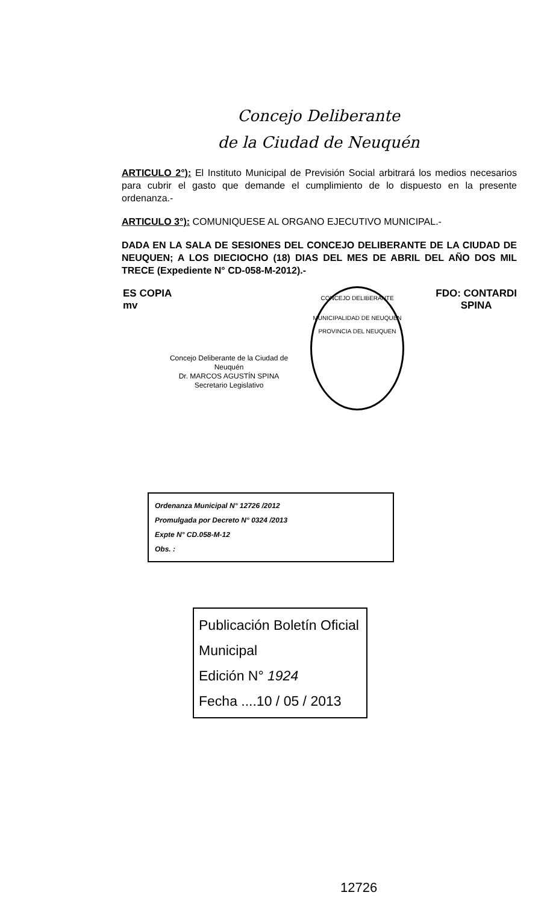Concejo Deliberante
de la Ciudad de Neuquén
ARTICULO 2°): El Instituto Municipal de Previsión Social arbitrará los medios necesarios para cubrir el gasto que demande el cumplimiento de lo dispuesto en la presente ordenanza.-
ARTICULO 3°): COMUNIQUESE AL ORGANO EJECUTIVO MUNICIPAL.-
DADA EN LA SALA DE SESIONES DEL CONCEJO DELIBERANTE DE LA CIUDAD DE NEUQUEN; A LOS DIECIOCHO (18) DIAS DEL MES DE ABRIL DEL AÑO DOS MIL TRECE (Expediente N° CD-058-M-2012).-
ES COPIA
mv
FDO: CONTARDI
SPINA
Concejo Deliberante de la Ciudad de Neuquén
Dr. MARCOS AGUSTÍN SPINA
Secretario Legislativo
CONCEJO DELIBERANTE
MUNICIPALIDAD DE NEUQUEN
PROVINCIA DEL NEUQUEN
Ordenanza Municipal N° 12726 /2012
Promulgada por Decreto N° 0324 /2013
Expte N° CD.058-M-12
Obs. :
Publicación Boletín Oficial Municipal
Edición N° 1924
Fecha ....10 / 05 / 2013
12726